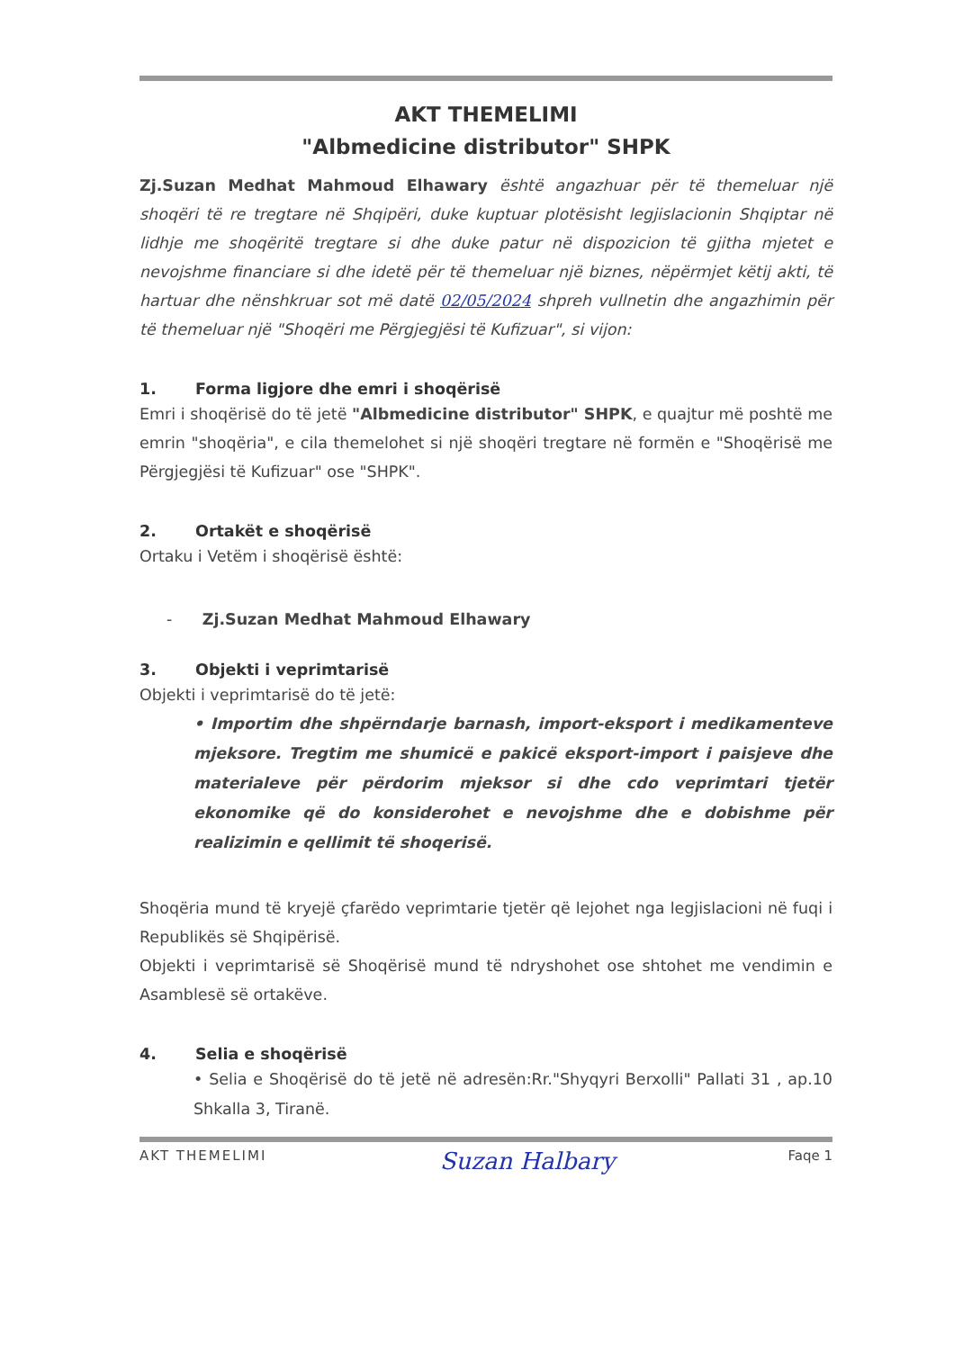AKT THEMELIMI
"Albmedicine distributor" SHPK
Zj.Suzan Medhat Mahmoud Elhawary është angazhuar për të themeluar një shoqëri të re tregtare në Shqipëri, duke kuptuar plotësisht legjislacionin Shqiptar në lidhje me shoqëritë tregtare si dhe duke patur në dispozicion të gjitha mjetet e nevojshme financiare si dhe idetë për të themeluar një biznes, nëpërmjet këtij akti, të hartuar dhe nënshkruar sot më datë 02/05/2024 shpreh vullnetin dhe angazhimin për të themeluar një "Shoqëri me Përgjegjësi të Kufizuar", si vijon:
1. Forma ligjore dhe emri i shoqërisë
Emri i shoqërisë do të jetë "Albmedicine distributor" SHPK, e quajtur më poshtë me emrin "shoqëria", e cila themelohet si një shoqëri tregtare në formën e "Shoqërisë me Përgjegjësi të Kufizuar" ose "SHPK".
2. Ortakët e shoqërisë
Ortaku i Vetëm i shoqërisë është:
- Zj.Suzan Medhat Mahmoud Elhawary
3. Objekti i veprimtarisë
Objekti i veprimtarisë do të jetë:
• Importim dhe shpërndarje barnash, import-eksport i medikamenteve mjeksore. Tregtim me shumicë e pakicë eksport-import i paisjeve dhe materialeve për përdorim mjeksor si dhe cdo veprimtari tjetër ekonomike që do konsiderohet e nevojshme dhe e dobishme për realizimin e qellimit të shoqerisë.
Shoqëria mund të kryejë çfarëdo veprimtarie tjetër që lejohet nga legjislacioni në fuqi i Republikës së Shqipërisë.
Objekti i veprimtarisë së Shoqërisë mund të ndryshohet ose shtohet me vendimin e Asamblesë së ortakëve.
4. Selia e shoqërisë
• Selia e Shoqërisë do të jetë në adresën:Rr."Shyqyri Berxolli" Pallati 31 , ap.10 Shkalla 3, Tiranë.
AKT THEMELIMI Suzan Halbary Faqe 1